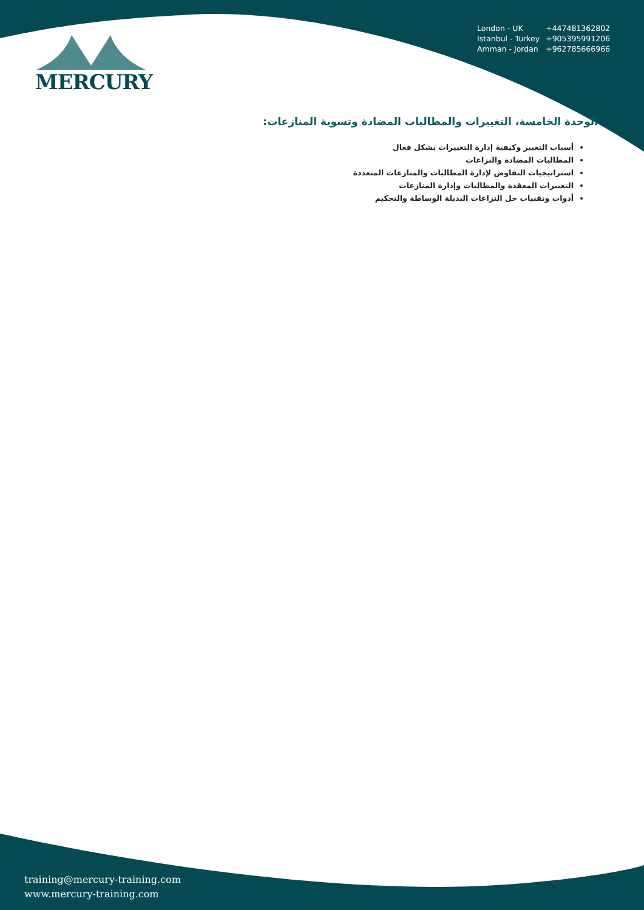MERCURY
| London - UK | +447481362802 |
| Istanbul - Turkey | +905395991206 |
| Amman - Jordan | +962785666966 |
الوحدة الخامسة، التغييرات والمطالبات المضادة وتسوية المنازعات:
أسباب التغيير وكيفية إدارة التغييرات بشكل فعال
المطالبات المضادة والنزاعات
استراتيجيات التفاوض لإدارة المطالبات والمنازعات المتعددة
التغييرات المعقدة والمطالبات وإدارة المنازعات
أدوات وتقنيات حل النزاعات البديلة الوساطة والتحكيم
training@mercury-training.com
www.mercury-training.com